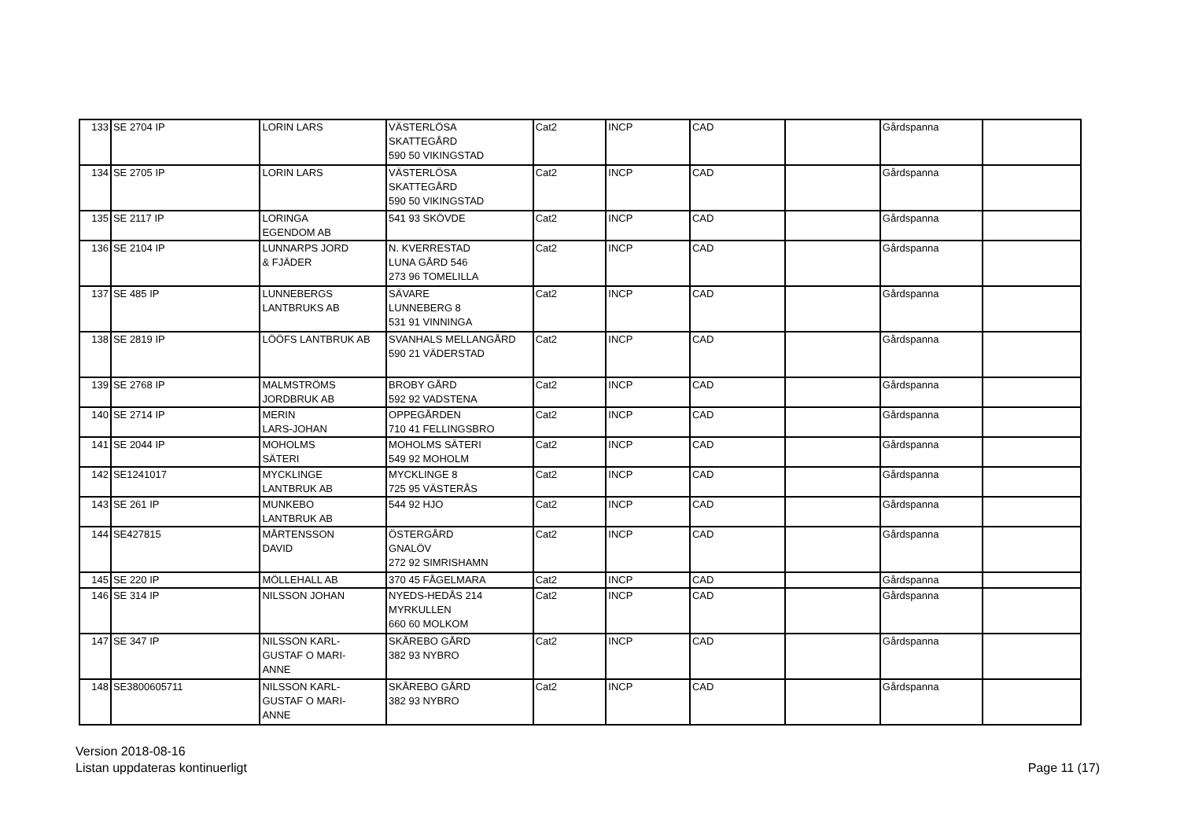| 133 | SE 2704 IP | LORIN LARS | VÄSTERLÖSA SKATTEGÅRD 590 50 VIKINGSTAD | Cat2 | INCP | CAD | | Gårdspanna | |
| 134 | SE 2705 IP | LORIN LARS | VÄSTERLÖSA SKATTEGÅRD 590 50 VIKINGSTAD | Cat2 | INCP | CAD | | Gårdspanna | |
| 135 | SE 2117 IP | LORINGA EGENDOM AB | 541 93 SKÖVDE | Cat2 | INCP | CAD | | Gårdspanna | |
| 136 | SE 2104 IP | LUNNARPS JORD & FJÄDER | N. KVERRESTAD LUNA GÅRD 546 273 96 TOMELILLA | Cat2 | INCP | CAD | | Gårdspanna | |
| 137 | SE 485 IP | LUNNEBERGS LANTBRUKS AB | SÄVARE LUNNEBERG 8 531 91 VINNINGA | Cat2 | INCP | CAD | | Gårdspanna | |
| 138 | SE 2819 IP | LÖÖFS LANTBRUK AB | SVANHALS MELLANGÅRD 590 21 VÄDERSTAD | Cat2 | INCP | CAD | | Gårdspanna | |
| 139 | SE 2768 IP | MALMSTRÖMS JORDBRUK AB | BROBY GÅRD 592 92 VADSTENA | Cat2 | INCP | CAD | | Gårdspanna | |
| 140 | SE 2714 IP | MERIN LARS-JOHAN | OPPEGÅRDEN 710 41 FELLINGSBRO | Cat2 | INCP | CAD | | Gårdspanna | |
| 141 | SE 2044 IP | MOHOLMS SÄTERI | MOHOLMS SÄTERI 549 92 MOHOLM | Cat2 | INCP | CAD | | Gårdspanna | |
| 142 | SE1241017 | MYCKLINGE LANTBRUK AB | MYCKLINGE 8 725 95 VÄSTERÅS | Cat2 | INCP | CAD | | Gårdspanna | |
| 143 | SE 261 IP | MUNKEBO LANTBRUK AB | 544 92 HJO | Cat2 | INCP | CAD | | Gårdspanna | |
| 144 | SE427815 | MÅRTENSSON DAVID | ÖSTERGÅRD GNALÖV 272 92 SIMRISHAMN | Cat2 | INCP | CAD | | Gårdspanna | |
| 145 | SE 220 IP | MÖLLEHALL AB | 370 45 FÅGELMARA | Cat2 | INCP | CAD | | Gårdspanna | |
| 146 | SE 314 IP | NILSSON JOHAN | NYEDS-HEDÅS 214 MYRKULLEN 660 60 MOLKOM | Cat2 | INCP | CAD | | Gårdspanna | |
| 147 | SE 347 IP | NILSSON KARL- GUSTAF O MARI- ANNE | SKÅREBO GÅRD 382 93 NYBRO | Cat2 | INCP | CAD | | Gårdspanna | |
| 148 | SE3800605711 | NILSSON KARL- GUSTAF O MARI- ANNE | SKÅREBO GÅRD 382 93 NYBRO | Cat2 | INCP | CAD | | Gårdspanna | |
Version 2018-08-16
Listan uppdateras kontinuerligt
Page 11 (17)